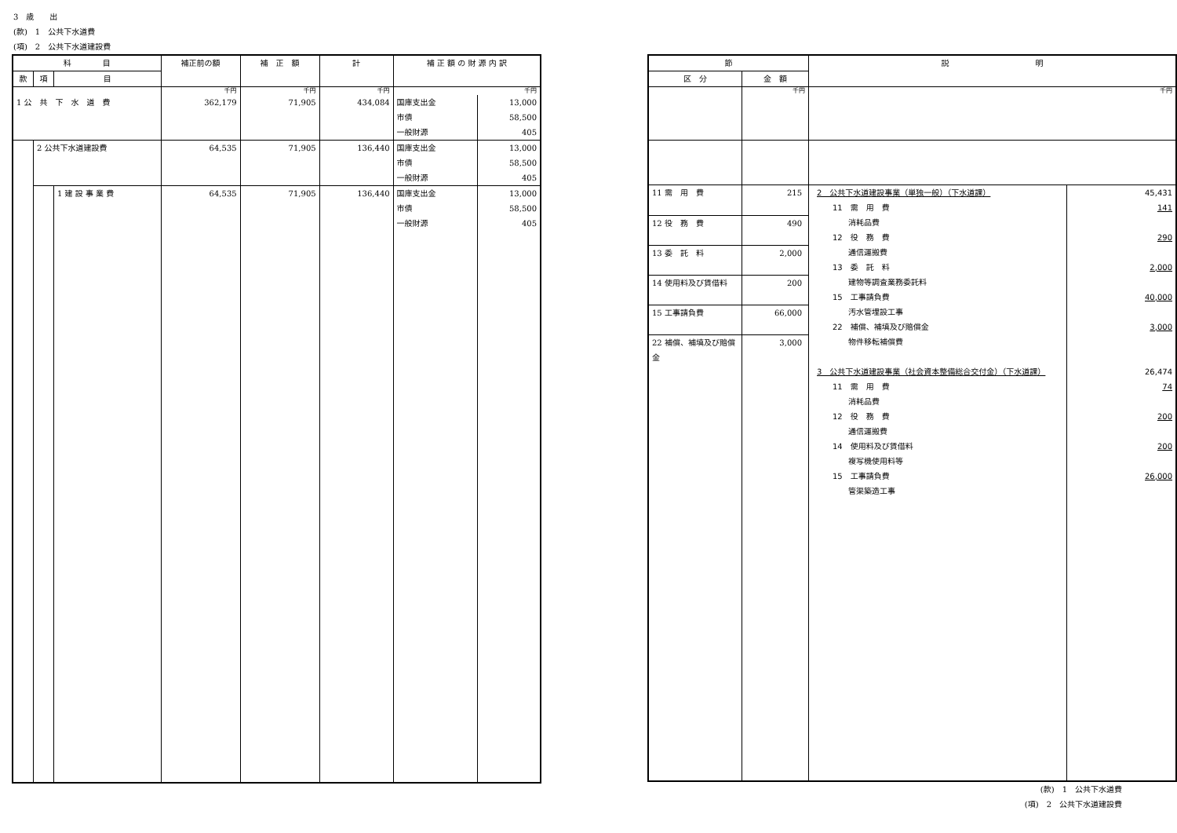3　歳　　出
(款)　1　公共下水道費
(項)　2　公共下水道建設費
| 科 目 | | | 補正前の額 | 補 正 額 | 計 | 補 正 額 の 財 源 内 訳 | |
| --- | --- | --- | --- | --- | --- | --- | --- |
| 款 | 項 | 目 | | | | | |
| | | | 千円 | 千円 | 千円 | 千円 | |
| 1 公 共 下 水 道 費 | | | 362,179 | 71,905 | 434,084 | 国庫支出金 市債 一般財源 | 13,000 58,500 405 |
| | 2 公共下水道建設費 | | 64,535 | 71,905 | 136,440 | 国庫支出金 市債 一般財源 | 13,000 58,500 405 |
| | | 1 建 設 事 業 費 | 64,535 | 71,905 | 136,440 | 国庫支出金 市債 一般財源 | 13,000 58,500 405 |
| 節 | | 説 明 | |
| --- | --- | --- | --- |
| 区 分 | 金 額 | | |
| | 千円 | 千円 | |
| 11 需 用 費 12 役 務 費 13 委 託 料 14 使用料及び賃借料 15 工事請負費 22 補償、補填及び賠償金 | 215 490 2,000 200 66,000 3,000 | 2 公共下水道建設事業（単独一般）（下水道課） 11 需 用 費 消耗品費 12 役 務 費 通信運搬費 13 委 託 料 建物等調査業務委託料 15 工事請負費 汚水管埋設工事 22 補償、補填及び賠償金 物件移転補償費 3 公共下水道建設事業（社会資本整備総合交付金）（下水道課） 11 需 用 費 消耗品費 12 役 務 費 通信運搬費 14 使用料及び賃借料 複写機使用料等 15 工事請負費 管渠築造工事 | 45,431 141 290 2,000 40,000 3,000 26,474 74 200 200 26,000 |
(款)　1　公共下水道費
(項)　2　公共下水道建設費